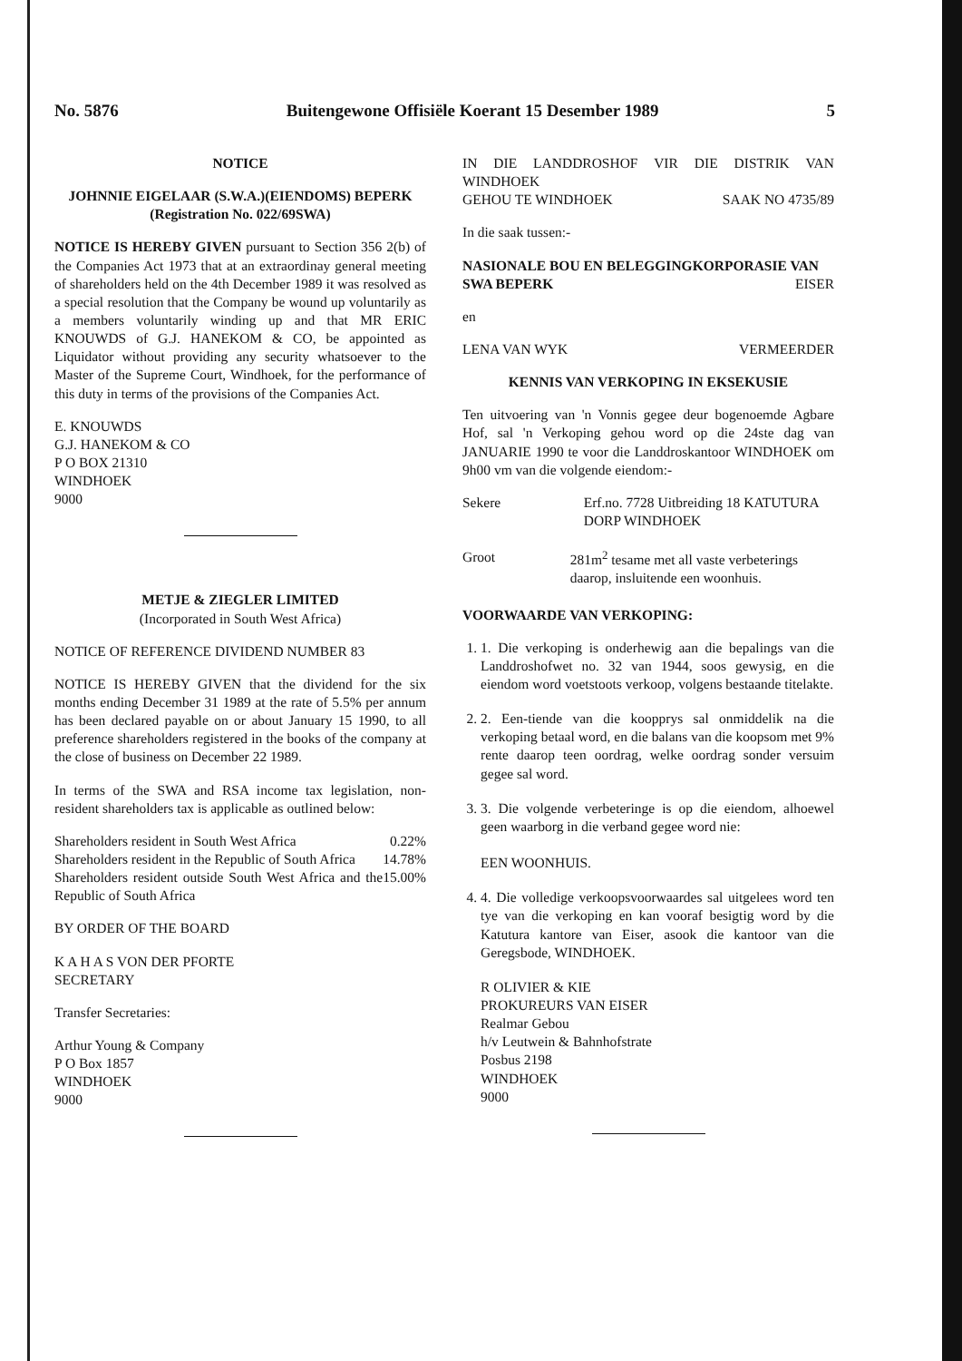No. 5876 Buitengewone Offisiële Koerant 15 Desember 1989 5
NOTICE
JOHNNIE EIGELAAR (S.W.A.)(EIENDOMS) BEPERK
(Registration No. 022/69SWA)
NOTICE IS HEREBY GIVEN pursuant to Section 356 2(b) of the Companies Act 1973 that at an extraordinay general meeting of shareholders held on the 4th December 1989 it was resolved as a special resolution that the Company be wound up voluntarily as a members voluntarily winding up and that MR ERIC KNOUWDS of G.J. HANEKOM & CO, be appointed as Liquidator without providing any security whatsoever to the Master of the Supreme Court, Windhoek, for the performance of this duty in terms of the provisions of the Companies Act.
E. KNOUWDS
G.J. HANEKOM & CO
P O BOX 21310
WINDHOEK
9000
METJE & ZIEGLER LIMITED
(Incorporated in South West Africa)
NOTICE OF REFERENCE DIVIDEND NUMBER 83
NOTICE IS HEREBY GIVEN that the dividend for the six months ending December 31 1989 at the rate of 5.5% per annum has been declared payable on or about January 15 1990, to all preference shareholders registered in the books of the company at the close of business on December 22 1989.
In terms of the SWA and RSA income tax legislation, non-resident shareholders tax is applicable as outlined below:
Shareholders resident in South West Africa 0.22%
Shareholders resident in the Republic of South Africa 14.78%
Shareholders resident outside South West Africa and the Republic of South Africa 15.00%
BY ORDER OF THE BOARD
K A H A S VON DER PFORTE
SECRETARY
Transfer Secretaries:
Arthur Young & Company
P O Box 1857
WINDHOEK
9000
IN DIE LANDDROSHOF VIR DIE DISTRIK VAN WINDHOEK
GEHOU TE WINDHOEK SAAK NO 4735/89
In die saak tussen:-
NASIONALE BOU EN BELEGGINGKORPORASIE VAN
SWA BEPERK EISER
en
LENA VAN WYK VERMEERDER
KENNIS VAN VERKOPING IN EKSEKUSIE
Ten uitvoering van 'n Vonnis gegee deur bogenoemde Agbare Hof, sal 'n Verkoping gehou word op die 24ste dag van JANUARIE 1990 te voor die Landdroskantoor WINDHOEK om 9h00 vm van die volgende eiendom:-
Sekere Erf.no. 7728 Uitbreiding 18 KATUTURA DORP WINDHOEK
Groot 281m<sup>2</sup> tesame met all vaste verbeterings daarop, insluitende een woonhuis.
VOORWAARDE VAN VERKOPING:
1. 1. Die verkoping is onderhewig aan die bepalings van die Landdroshofwet no. 32 van 1944, soos gewysig, en die eiendom word voetstoots verkoop, volgens bestaande titelakte.
2. 2. Een-tiende van die koopprys sal onmiddelik na die verkoping betaal word, en die balans van die koopsom met 9% rente daarop teen oordrag, welke oordrag sonder versuim gegee sal word.
3. 3. Die volgende verbeteringe is op die eiendom, alhoewel geen waarborg in die verband gegee word nie:
EEN WOONHUIS.
4. 4. Die volledige verkoopsvoorwaardes sal uitgelees word ten tye van die verkoping en kan vooraf besigtig word by die Katutura kantore van Eiser, asook die kantoor van die Geregsbode, WINDHOEK.
R OLIVIER & KIE
PROKUREURS VAN EISER
Realmar Gebou
h/v Leutwein & Bahnhofstrate
Posbus 2198
WINDHOEK
9000